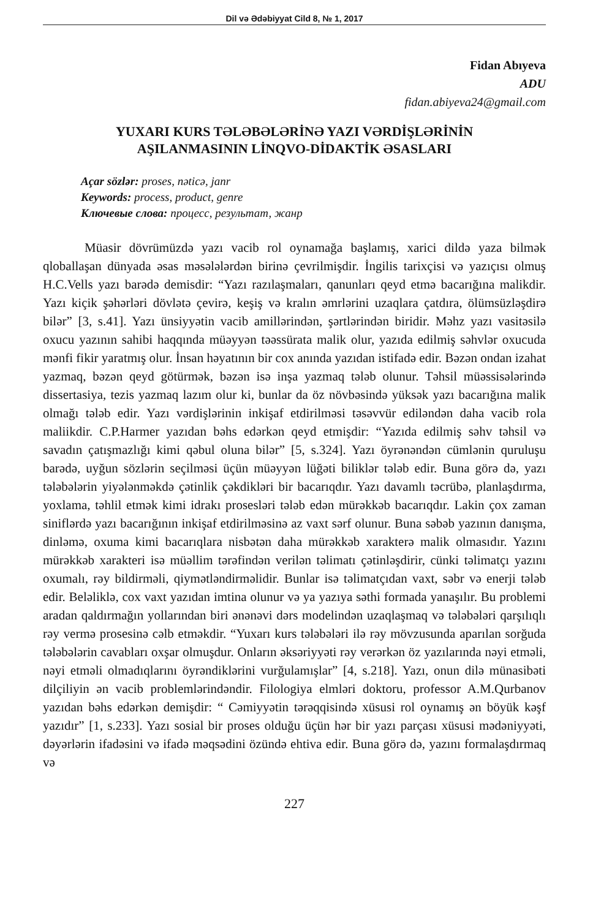Dil və Ədəbiyyat Cild 8, № 1, 2017
Fidan Abıyeva
ADU
fidan.abiyeva24@gmail.com
YUXARI KURS TƏLƏBƏLƏRİNƏ YAZI VƏRDİŞLƏRİNİN
AŞILANMASININ LİNQVO-DİDAKTİK ƏSASLARI
Açar sözlər: proses, nəticə, janr
Keywords: process, product, genre
Ключевые слова: процесс, результат, жанр
Müasir dövrümüzdə yazı vacib rol oynamağa başlamış, xarici dildə yaza bilmək qloballaşan dünyada əsas məsələlərdən birinə çevrilmişdir. İngilis tarixçisi və yazıçısı olmuş H.C.Vells yazı barədə demisdir: “Yazı razılaşmaları, qanunları qeyd etmə bacarığına malikdir. Yazı kiçik şəhərləri dövlətə çevirə, keşiş və kralın əmrlərini uzaqlara çatdıra, ölümsüzləşdirə bilər” [3, s.41]. Yazı ünsiyyətin vacib amillərindən, şərtlərindən biridir. Məhz yazı vasitəsilə oxucu yazının sahibi haqqında müəyyən təəssürata malik olur, yazıda edilmiş səhvlər oxucuda mənfi fikir yaratmış olur. İnsan həyatının bir cox anında yazıdan istifadə edir. Bəzən ondan izahat yazmaq, bəzən qeyd götürmək, bəzən isə inşa yazmaq tələb olunur. Təhsil müəssisələrində dissertasiya, tezis yazmaq lazım olur ki, bunlar da öz növbəsində yüksək yazı bacarığına malik olmağı tələb edir. Yazı vərdişlərinin inkişaf etdirilməsi təsəvvür ediləndən daha vacib rola maliikdir. C.P.Harmer yazıdan bəhs edərkən qeyd etmişdir: “Yazıda edilmiş səhv təhsil və savadın çatışmazlığı kimi qəbul oluna bilər” [5, s.324]. Yazı öyrənəndən cümlənin quruluşu barədə, uyğun sözlərin seçilməsi üçün müəyyən lüğəti biliklər tələb edir. Buna görə də, yazı tələbələrin yiyələnməkdə çətinlik çəkdikləri bir bacarıqdır. Yazı davamlı təcrübə, planlaşdırma, yoxlama, təhlil etmək kimi idrakı prosesləri tələb edən mürəkkəb bacarıqdır. Lakin çox zaman siniflərdə yazı bacarığının inkişaf etdirilməsinə az vaxt sərf olunur. Buna səbəb yazının danışma, dinləmə, oxuma kimi bacarıqlara nisbətən daha mürəkkəb xarakterə malik olmasıdır. Yazını mürəkkəb xarakteri isə müəllim tərəfindən verilən təlimatı çətinləşdirir, cünki təlimatçı yazını oxumalı, rəy bildirməli, qiymətləndirməlidir. Bunlar isə təlimatçıdan vaxt, səbr və enerji tələb edir. Beləliklə, cox vaxt yazıdan imtina olunur və ya yazıya səthi formada yanaşılır. Bu problemi aradan qaldırmağın yollarından biri ənənəvi dərs modelindən uzaqlaşmaq və tələbələri qarşılıqlı rəy vermə prosesinə cəlb etməkdir. “Yuxarı kurs tələbələri ilə rəy mövzusunda aparılan sorğuda tələbələrin cavabları oxşar olmuşdur. Onların əksəriyyəti rəy verərkən öz yazılarında nəyi etməli, nəyi etməli olmadıqlarını öyrəndiklərini vurğulamışlar” [4, s.218]. Yazı, onun dilə münasibəti dilçiliyin ən vacib problemlərindəndir. Filologiya elmləri doktoru, professor A.M.Qurbanov yazıdan bəhs edərkən demişdir: “ Cəmiyyətin tərəqqisində xüsusi rol oynamış ən böyük kəşf yazıdır” [1, s.233]. Yazı sosial bir proses olduğu üçün hər bir yazı parçası xüsusi mədəniyyəti, dəyərlərin ifadəsini və ifadə məqsədini özündə ehtiva edir. Buna görə də, yazını formalaşdırmaq və
227